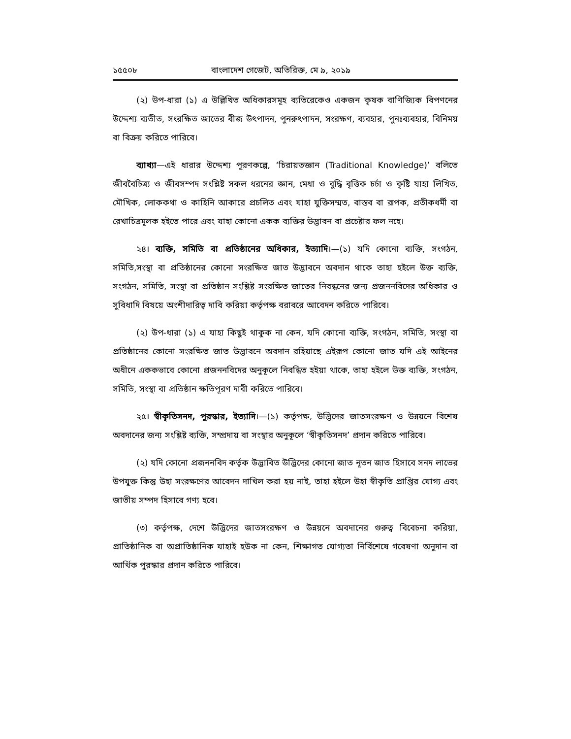১৫৫০৮ বাংলাদেশ গেজেট, অতিরিক্ত, মে ৯, ২০১৯
(২) উপ-ধারা (১) এ উল্লিখিত অধিকারসমূহ ব্যতিরেকেও একজন কৃষক বাণিজ্যিক বিপণনের উদ্দেশ্য ব্যতীত, সংরক্ষিত জাতের বীজ উৎপাদন, পুনরুৎপাদন, সংরক্ষণ, ব্যবহার, পুনঃব্যবহার, বিনিময় বা বিক্রয় করিতে পারিবে।
ব্যাখ্যা—এই ধারার উদ্দেশ্য পূরণকল্পে, ‘চিরায়তজ্ঞান (Traditional Knowledge)’ বলিতে জীববৈচিত্র্য ও জীবসম্পদ সংশ্লিষ্ট সকল ধরনের জ্ঞান, মেধা ও বুদ্ধি বৃত্তিক চর্চা ও কৃষ্টি যাহা লিখিত, মৌখিক, লোককথা ও কাহিনি আকারে প্রচলিত এবং যাহা যুক্তিসম্মত, বাস্তব বা রূপক, প্রতীকধর্মী বা রেখাচিত্রমূলক হইতে পারে এবং যাহা কোনো একক ব্যক্তির উদ্ভাবন বা প্রচেষ্টার ফল নহে।
২৪। ব্যক্তি, সমিতি বা প্রতিষ্ঠানের অধিকার, ইত্যাদি।—(১) যদি কোনো ব্যক্তি, সংগঠন, সমিতি,সংস্থা বা প্রতিষ্ঠানের কোনো সংরক্ষিত জাত উদ্ভাবনে অবদান থাকে তাহা হইলে উক্ত ব্যক্তি, সংগঠন, সমিতি, সংস্থা বা প্রতিষ্ঠান সংশ্লিষ্ট সংরক্ষিত জাতের নিবন্ধনের জন্য প্রজননবিদের অধিকার ও সুবিধাদি বিষয়ে অংশীদারিত্ব দাবি করিয়া কর্তৃপক্ষ বরাবরে আবেদন করিতে পারিবে।
(২) উপ-ধারা (১) এ যাহা কিছুই থাকুক না কেন, যদি কোনো ব্যক্তি, সংগঠন, সমিতি, সংস্থা বা প্রতিষ্ঠানের কোনো সংরক্ষিত জাত উদ্ভাবনে অবদান রহিয়াছে এইরূপ কোনো জাত যদি এই আইনের অধীনে এককভাবে কোনো প্রজননবিদের অনুকূলে নিবন্ধিত হইয়া থাকে, তাহা হইলে উক্ত ব্যক্তি, সংগঠন, সমিতি, সংস্থা বা প্রতিষ্ঠান ক্ষতিপূরণ দাবী করিতে পারিবে।
২৫। স্বীকৃতিসনদ, পুরস্কার, ইত্যাদি।—(১) কর্তৃপক্ষ, উদ্ভিদের জাতসংরক্ষণ ও উন্নয়নে বিশেষ অবদানের জন্য সংশ্লিষ্ট ব্যক্তি, সম্প্রদায় বা সংস্থার অনুকূলে ‘স্বীকৃতিসনদ’ প্রদান করিতে পারিবে।
(২) যদি কোনো প্রজননবিদ কর্তৃক উদ্ভাবিত উদ্ভিদের কোনো জাত নূতন জাত হিসাবে সনদ লাভের উপযুক্ত কিন্তু উহা সংরক্ষণের আবেদন দাখিল করা হয় নাই, তাহা হইলে উহা স্বীকৃতি প্রাপ্তির যোগ্য এবং জাতীয় সম্পদ হিসাবে গণ্য হবে।
(৩) কর্তৃপক্ষ, দেশে উদ্ভিদের জাতসংরক্ষণ ও উন্নয়নে অবদানের গুরুত্ব বিবেচনা করিয়া, প্রাতিষ্ঠানিক বা অপ্রাতিষ্ঠানিক যাহাই হউক না কেন, শিক্ষাগত যোগ্যতা নির্বিশেষে গবেষণা অনুদান বা আর্থিক পুরস্কার প্রদান করিতে পারিবে।